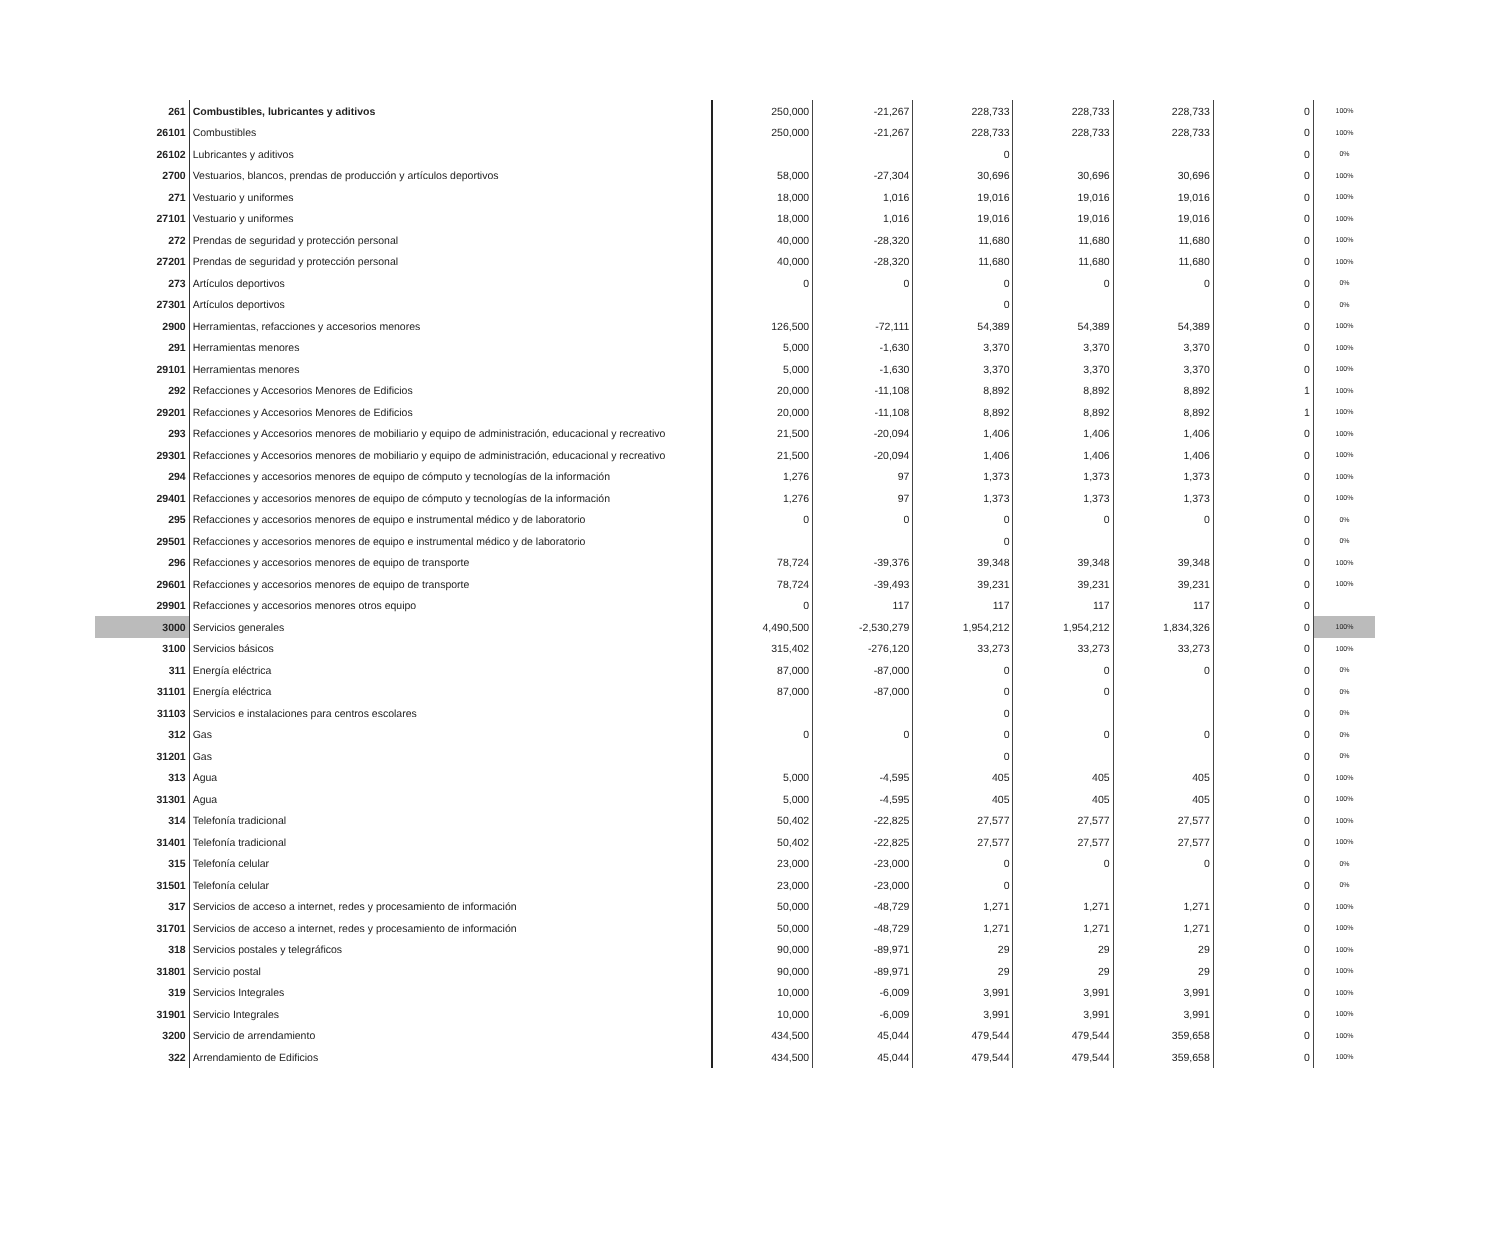| 261 | Combustibles, lubricantes y aditivos | 250,000 | -21,267 | 228,733 | 228,733 | 228,733 | 0 | 100% |
| 26101 | Combustibles | 250,000 | -21,267 | 228,733 | 228,733 | 228,733 | 0 | 100% |
| 26102 | Lubricantes y aditivos | | | 0 | | | 0 | 0% |
| 2700 | Vestuarios, blancos, prendas de producción y artículos deportivos | 58,000 | -27,304 | 30,696 | 30,696 | 30,696 | 0 | 100% |
| 271 | Vestuario y uniformes | 18,000 | 1,016 | 19,016 | 19,016 | 19,016 | 0 | 100% |
| 27101 | Vestuario y uniformes | 18,000 | 1,016 | 19,016 | 19,016 | 19,016 | 0 | 100% |
| 272 | Prendas de seguridad y protección personal | 40,000 | -28,320 | 11,680 | 11,680 | 11,680 | 0 | 100% |
| 27201 | Prendas de seguridad y protección personal | 40,000 | -28,320 | 11,680 | 11,680 | 11,680 | 0 | 100% |
| 273 | Artículos deportivos | 0 | 0 | 0 | 0 | 0 | 0 | 0% |
| 27301 | Artículos deportivos | | | 0 | | | 0 | 0% |
| 2900 | Herramientas, refacciones y accesorios menores | 126,500 | -72,111 | 54,389 | 54,389 | 54,389 | 0 | 100% |
| 291 | Herramientas menores | 5,000 | -1,630 | 3,370 | 3,370 | 3,370 | 0 | 100% |
| 29101 | Herramientas menores | 5,000 | -1,630 | 3,370 | 3,370 | 3,370 | 0 | 100% |
| 292 | Refacciones y Accesorios Menores de Edificios | 20,000 | -11,108 | 8,892 | 8,892 | 8,892 | 1 | 100% |
| 29201 | Refacciones y Accesorios Menores de Edificios | 20,000 | -11,108 | 8,892 | 8,892 | 8,892 | 1 | 100% |
| 293 | Refacciones y Accesorios menores de mobiliario y equipo de administración, educacional y recreativo | 21,500 | -20,094 | 1,406 | 1,406 | 1,406 | 0 | 100% |
| 29301 | Refacciones y Accesorios menores de mobiliario y equipo de administración, educacional y recreativo | 21,500 | -20,094 | 1,406 | 1,406 | 1,406 | 0 | 100% |
| 294 | Refacciones y accesorios menores de equipo de cómputo y tecnologías de la información | 1,276 | 97 | 1,373 | 1,373 | 1,373 | 0 | 100% |
| 29401 | Refacciones y accesorios menores de equipo de cómputo y tecnologías de la información | 1,276 | 97 | 1,373 | 1,373 | 1,373 | 0 | 100% |
| 295 | Refacciones y accesorios menores de equipo e instrumental médico y de laboratorio | 0 | 0 | 0 | 0 | 0 | 0 | 0% |
| 29501 | Refacciones y accesorios menores de equipo e instrumental médico y de laboratorio | | | 0 | | | 0 | 0% |
| 296 | Refacciones y accesorios menores de equipo de transporte | 78,724 | -39,376 | 39,348 | 39,348 | 39,348 | 0 | 100% |
| 29601 | Refacciones y accesorios menores de equipo de transporte | 78,724 | -39,493 | 39,231 | 39,231 | 39,231 | 0 | 100% |
| 29901 | Refacciones y accesorios menores otros equipo | 0 | 117 | 117 | 117 | 117 | 0 | |
| 3000 | Servicios generales | 4,490,500 | -2,530,279 | 1,954,212 | 1,954,212 | 1,834,326 | 0 | 100% |
| 3100 | Servicios básicos | 315,402 | -276,120 | 33,273 | 33,273 | 33,273 | 0 | 100% |
| 311 | Energía eléctrica | 87,000 | -87,000 | 0 | 0 | 0 | 0 | 0% |
| 31101 | Energía eléctrica | 87,000 | -87,000 | 0 | 0 | | 0 | 0% |
| 31103 | Servicios e instalaciones para centros escolares | | | 0 | | | 0 | 0% |
| 312 | Gas | 0 | 0 | 0 | 0 | 0 | 0 | 0% |
| 31201 | Gas | | | 0 | | | 0 | 0% |
| 313 | Agua | 5,000 | -4,595 | 405 | 405 | 405 | 0 | 100% |
| 31301 | Agua | 5,000 | -4,595 | 405 | 405 | 405 | 0 | 100% |
| 314 | Telefonía tradicional | 50,402 | -22,825 | 27,577 | 27,577 | 27,577 | 0 | 100% |
| 31401 | Telefonía tradicional | 50,402 | -22,825 | 27,577 | 27,577 | 27,577 | 0 | 100% |
| 315 | Telefonía celular | 23,000 | -23,000 | 0 | 0 | 0 | 0 | 0% |
| 31501 | Telefonía celular | 23,000 | -23,000 | 0 | | | 0 | 0% |
| 317 | Servicios de acceso a internet, redes y procesamiento de información | 50,000 | -48,729 | 1,271 | 1,271 | 1,271 | 0 | 100% |
| 31701 | Servicios de acceso a internet, redes y procesamiento de información | 50,000 | -48,729 | 1,271 | 1,271 | 1,271 | 0 | 100% |
| 318 | Servicios postales y telegráficos | 90,000 | -89,971 | 29 | 29 | 29 | 0 | 100% |
| 31801 | Servicio postal | 90,000 | -89,971 | 29 | 29 | 29 | 0 | 100% |
| 319 | Servicios Integrales | 10,000 | -6,009 | 3,991 | 3,991 | 3,991 | 0 | 100% |
| 31901 | Servicio Integrales | 10,000 | -6,009 | 3,991 | 3,991 | 3,991 | 0 | 100% |
| 3200 | Servicio de arrendamiento | 434,500 | 45,044 | 479,544 | 479,544 | 359,658 | 0 | 100% |
| 322 | Arrendamiento de Edificios | 434,500 | 45,044 | 479,544 | 479,544 | 359,658 | 0 | 100% |